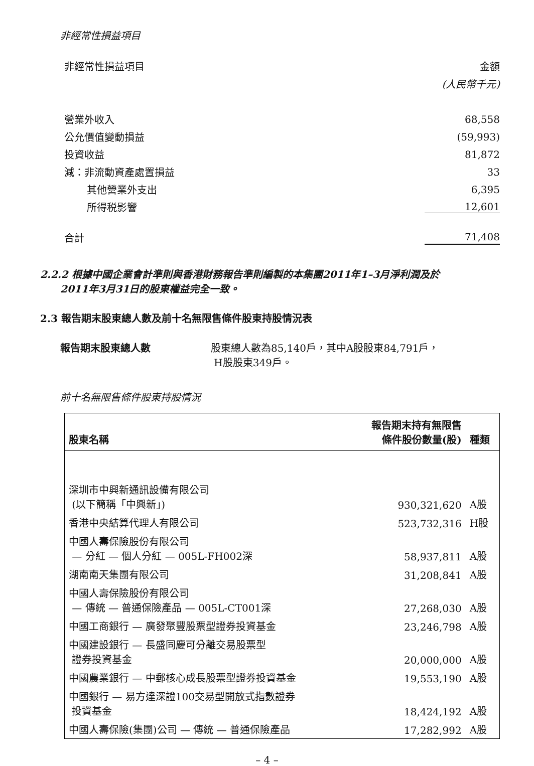非經常性損益項目
| 非經常性損益項目 | 金額 |
| --- | --- |
| | (人民幣千元) |
| 營業外收入 | 68,558 |
| 公允價值變動損益 | (59,993) |
| 投資收益 | 81,872 |
| 減：非流動資產處置損益 | 33 |
| 其他營業外支出 | 6,395 |
| 所得税影響 | 12,601 |
| 合計 | 71,408 |
2.2.2 根據中國企業會計準則與香港財務報告準則編製的本集團2011年1–3月淨利潤及於
2011年3月31日的股東權益完全一致。
2.3 報告期末股東總人數及前十名無限售條件股東持股情況表
報告期末股東總人數 股東總人數為85,140戶，其中A股股東84,791戶，
H股股東349戶。
前十名無限售條件股東持股情況
| 股東名稱 | 報告期末持有無限售 條件股份數量(股) | 種類 |
| --- | --- | --- |
| 深圳市中興新通訊設備有限公司 (以下簡稱「中興新」) | 930,321,620 | A股 |
| 香港中央結算代理人有限公司 | 523,732,316 | H股 |
| 中國人壽保險股份有限公司 — 分紅 — 個人分紅 — 005L-FH002深 | 58,937,811 | A股 |
| 湖南南天集團有限公司 | 31,208,841 | A股 |
| 中國人壽保險股份有限公司 — 傳統 — 普通保險產品 — 005L-CT001深 | 27,268,030 | A股 |
| 中國工商銀行 — 廣發聚豐股票型證券投資基金 | 23,246,798 | A股 |
| 中國建設銀行 — 長盛同慶可分離交易股票型 證券投資基金 | 20,000,000 | A股 |
| 中國農業銀行 — 中郵核心成長股票型證券投資基金 | 19,553,190 | A股 |
| 中國銀行 — 易方達深證100交易型開放式指數證券 投資基金 | 18,424,192 | A股 |
| 中國人壽保險(集團)公司 — 傳統 — 普通保險產品 | 17,282,992 | A股 |
– 4 –